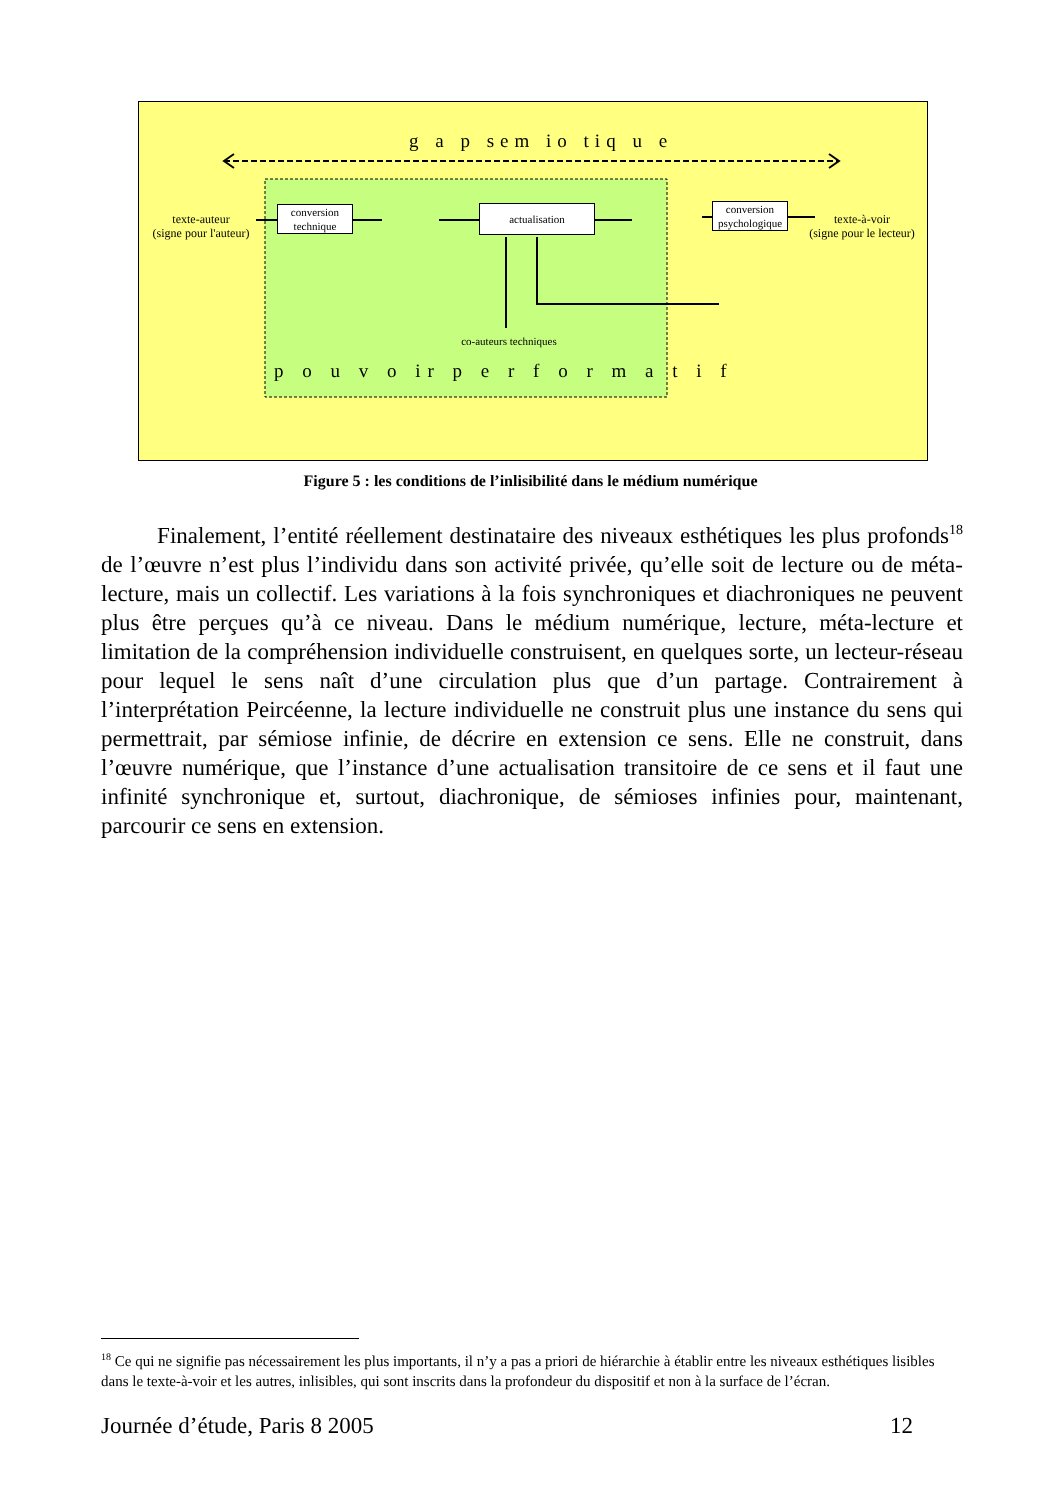g a p sem io tiq u e
texte-auteur
(signe pour l'auteur)
conversion
technique
actualisation
conversion
psychologique
texte-à-voir
(signe pour le lecteur)
co-auteurs techniques
p o u v o ir p e r f o r m a t i f
Figure 5 : les conditions de l’inlisibilité dans le médium numérique
Finalement, l’entité réellement destinataire des niveaux esthétiques les plus profonds<sup>18</sup> de l’œuvre n’est plus l’individu dans son activité privée, qu’elle soit de lecture ou de méta-lecture, mais un collectif. Les variations à la fois synchroniques et diachroniques ne peuvent plus être perçues qu’à ce niveau. Dans le médium numérique, lecture, méta-lecture et limitation de la compréhension individuelle construisent, en quelques sorte, un lecteur-réseau pour lequel le sens naît d’une circulation plus que d’un partage. Contrairement à l’interprétation Peircéenne, la lecture individuelle ne construit plus une instance du sens qui permettrait, par sémiose infinie, de décrire en extension ce sens. Elle ne construit, dans l’œuvre numérique, que l’instance d’une actualisation transitoire de ce sens et il faut une infinité synchronique et, surtout, diachronique, de sémioses infinies pour, maintenant, parcourir ce sens en extension.
<sup>18</sup> Ce qui ne signifie pas nécessairement les plus importants, il n’y a pas a priori de hiérarchie à établir entre les niveaux esthétiques lisibles dans le texte-à-voir et les autres, inlisibles, qui sont inscrits dans la profondeur du dispositif et non à la surface de l’écran.
Journée d’étude, Paris 8 2005 12